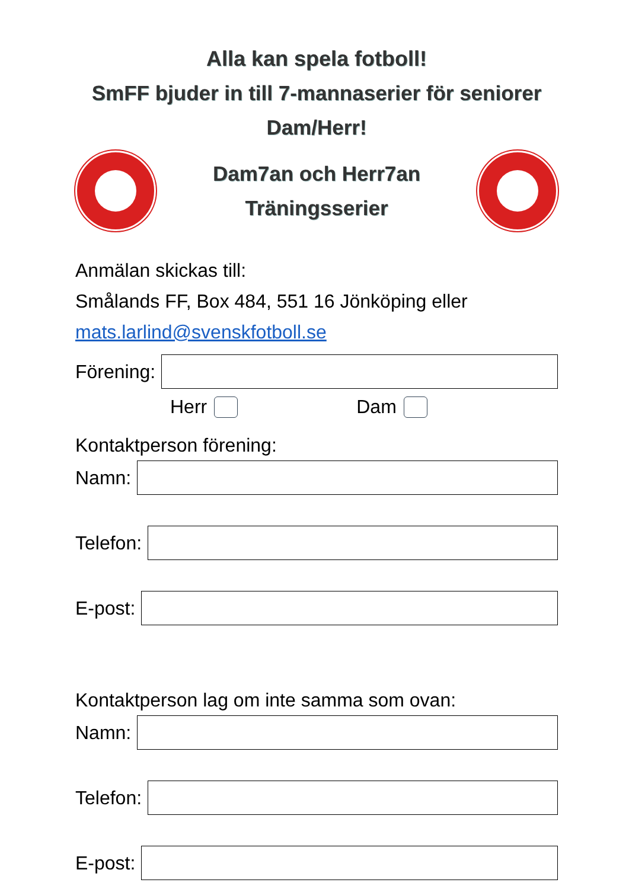Alla kan spela fotboll!
SmFF bjuder in till 7-mannaserier för seniorer
Dam/Herr!
Dam7an och Herr7an
Träningsserier
Anmälan skickas till:
Smålands FF, Box 484, 551 16 Jönköping eller
mats.larlind@svenskfotboll.se
Förening:
Herr Dam
Kontaktperson förening:
Namn:
Telefon:
E-post:
Kontaktperson lag om inte samma som ovan:
Namn:
Telefon:
E-post: